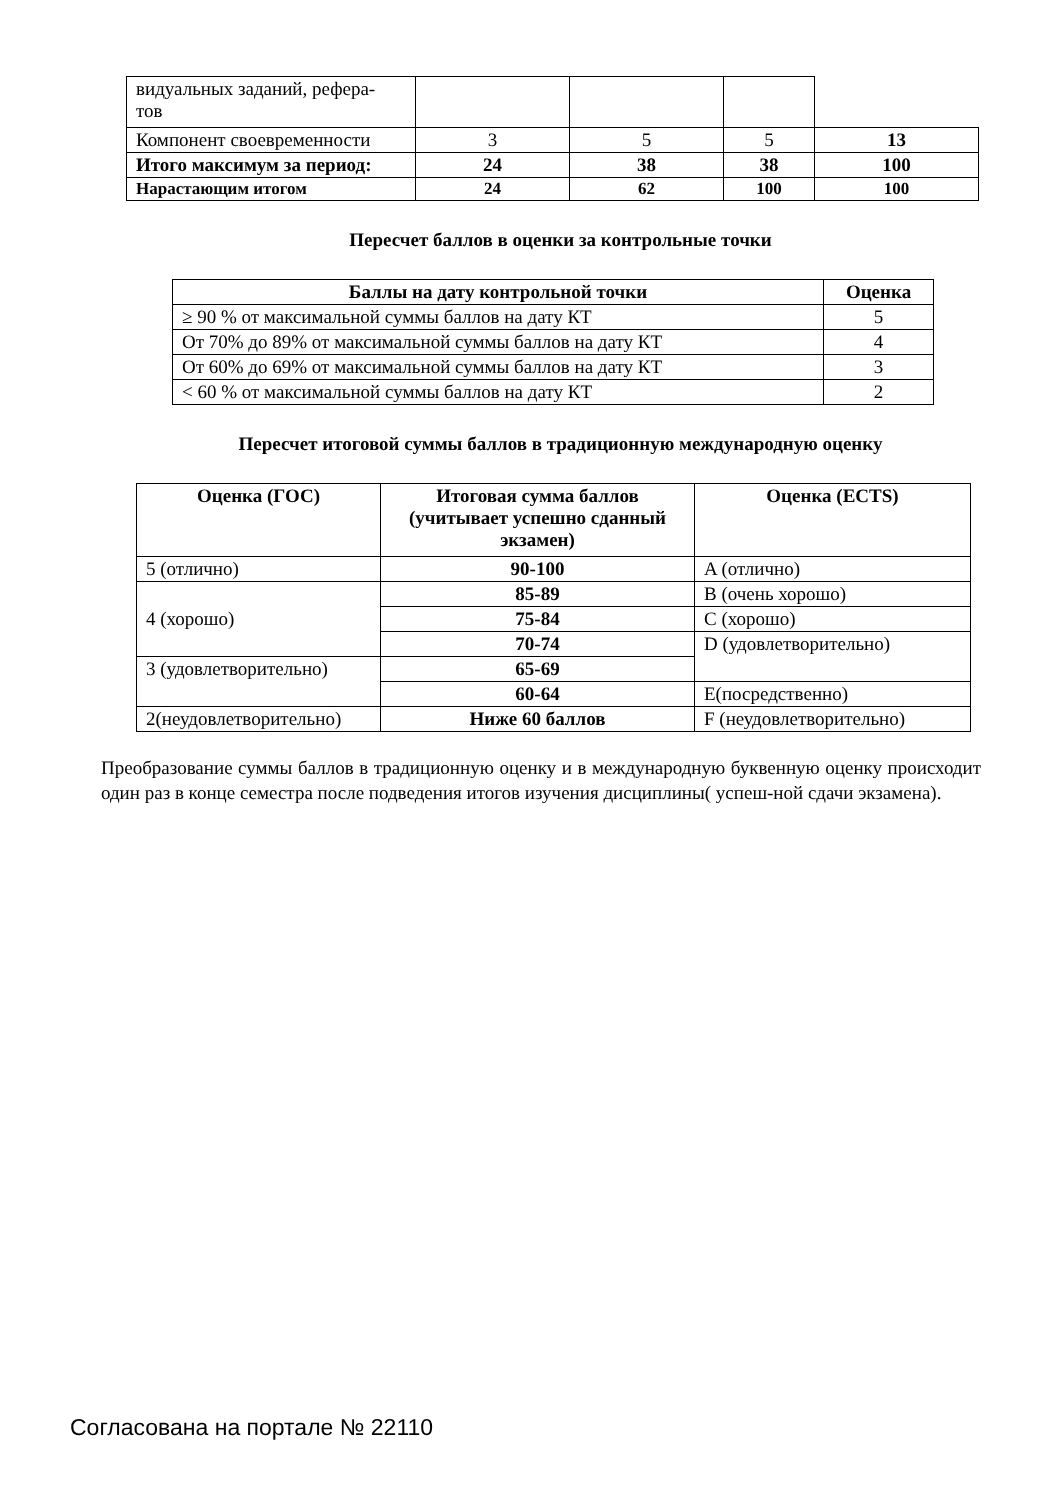| видуальных заданий, рефера- тов | | | | |
| Компонент своевременности | 3 | 5 | 5 | 13 |
| Итого максимум за период: | 24 | 38 | 38 | 100 |
| Нарастающим итогом | 24 | 62 | 100 | 100 |
Пересчет баллов в оценки за контрольные точки
| Баллы на дату контрольной точки | Оценка |
| --- | --- |
| ≥ 90 % от максимальной суммы баллов на дату КТ | 5 |
| От 70% до 89% от максимальной суммы баллов на дату КТ | 4 |
| От 60% до 69% от максимальной суммы баллов на дату КТ | 3 |
| < 60 % от максимальной суммы баллов на дату КТ | 2 |
Пересчет итоговой суммы баллов в традиционную международную оценку
| Оценка (ГОС) | Итоговая сумма баллов (учитывает успешно сданный экзамен) | Оценка (ECTS) |
| --- | --- | --- |
| 5 (отлично) | 90-100 | A (отлично) |
| 4 (хорошо) | 85-89 | B (очень хорошо) |
| | 75-84 | C (хорошо) |
| | 70-74 | D (удовлетворительно) |
| 3 (удовлетворительно) | 65-69 | |
| | 60-64 | E(посредственно) |
| 2(неудовлетворительно) | Ниже 60 баллов | F (неудовлетворительно) |
Преобразование суммы баллов в традиционную оценку и в международную буквенную оценку происходит один раз в конце семестра после подведения итогов изучения дисциплины( успеш-ной сдачи экзамена).
Согласована на портале № 22110